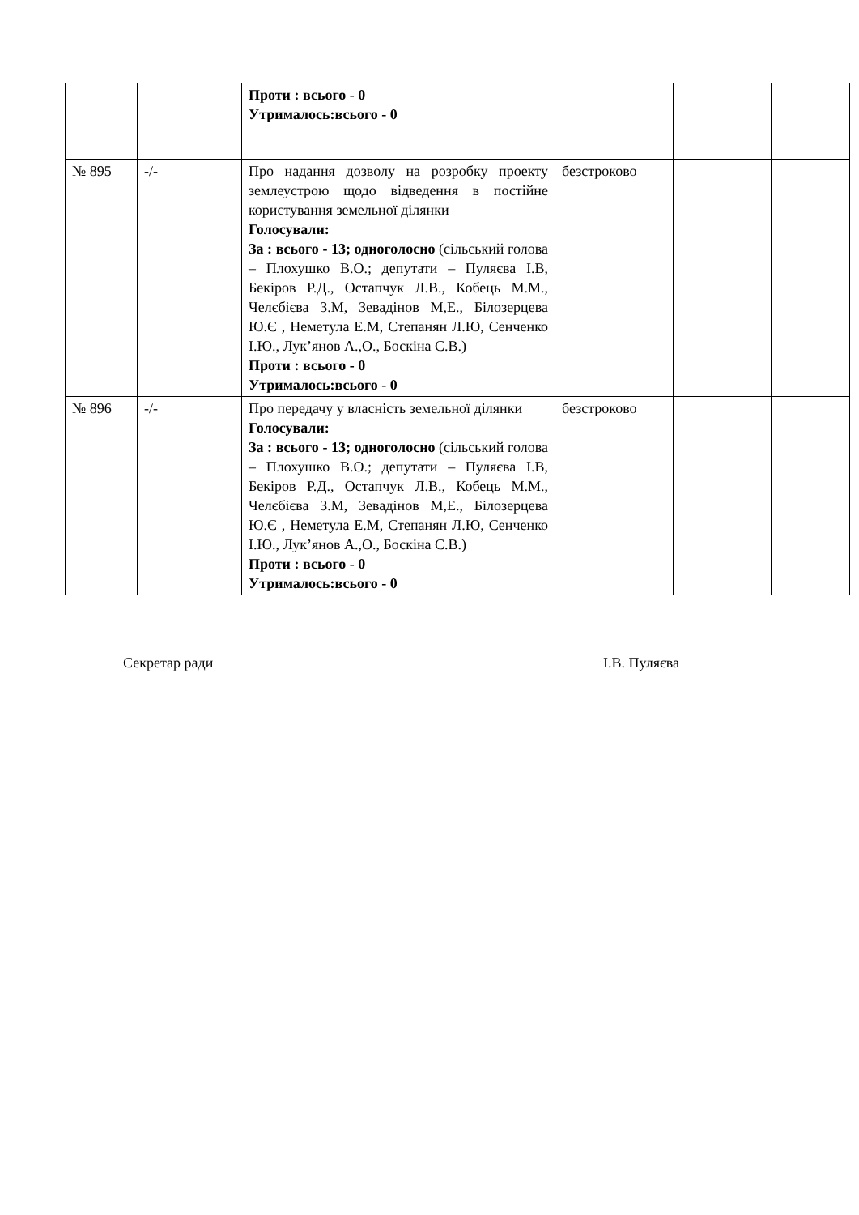| | | Проти : всього - 0 Утрималось:всього - 0 | | | |
| № 895 | -/- | Про надання дозволу на розробку проекту землеустрою щодо відведення в постійне користування земельної ділянки Голосували: За : всього - 13; одноголосно (сільський голова – Плохушко В.О.; депутати – Пуляєва І.В, Бекіров Р.Д., Остапчук Л.В., Кобець М.М., Челєбієва З.М, Зевадінов М,Е., Білозерцева Ю.Є , Неметула Е.М, Степанян Л.Ю, Сенченко І.Ю., Лук’янов А.,О., Боскіна С.В.) Проти : всього - 0 Утрималось:всього - 0 | безстроково | | |
| № 896 | -/- | Про передачу у власність земельної ділянки Голосували: За : всього - 13; одноголосно (сільський голова – Плохушко В.О.; депутати – Пуляєва І.В, Бекіров Р.Д., Остапчук Л.В., Кобець М.М., Челєбієва З.М, Зевадінов М,Е., Білозерцева Ю.Є , Неметула Е.М, Степанян Л.Ю, Сенченко І.Ю., Лук’янов А.,О., Боскіна С.В.) Проти : всього - 0 Утрималось:всього - 0 | безстроково | | |
Секретар ради І.В. Пуляєва